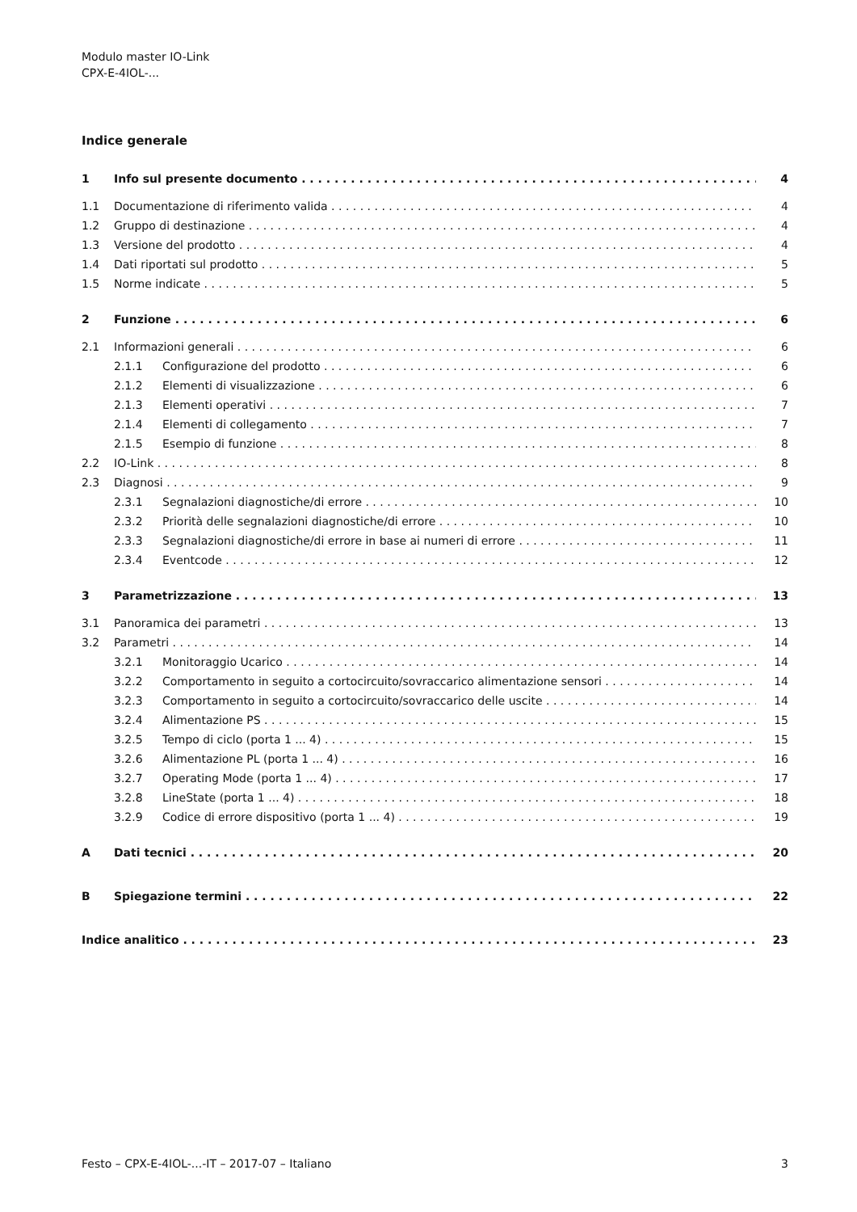Modulo master IO-Link
CPX-E-4IOL-...
Indice generale
1 Info sul presente documento 4
1.1 Documentazione di riferimento valida 4
1.2 Gruppo di destinazione 4
1.3 Versione del prodotto 4
1.4 Dati riportati sul prodotto 5
1.5 Norme indicate 5
2 Funzione 6
2.1 Informazioni generali 6
2.1.1 Configurazione del prodotto 6
2.1.2 Elementi di visualizzazione 6
2.1.3 Elementi operativi 7
2.1.4 Elementi di collegamento 7
2.1.5 Esempio di funzione 8
2.2 IO-Link 8
2.3 Diagnosi 9
2.3.1 Segnalazioni diagnostiche/di errore 10
2.3.2 Priorità delle segnalazioni diagnostiche/di errore 10
2.3.3 Segnalazioni diagnostiche/di errore in base ai numeri di errore 11
2.3.4 Eventcode 12
3 Parametrizzazione 13
3.1 Panoramica dei parametri 13
3.2 Parametri 14
3.2.1 Monitoraggio Ucarico 14
3.2.2 Comportamento in seguito a cortocircuito/sovraccarico alimentazione sensori 14
3.2.3 Comportamento in seguito a cortocircuito/sovraccarico delle uscite 14
3.2.4 Alimentazione PS 15
3.2.5 Tempo di ciclo (porta 1 ... 4) 15
3.2.6 Alimentazione PL (porta 1 ... 4) 16
3.2.7 Operating Mode (porta 1 ... 4) 17
3.2.8 LineState (porta 1 ... 4) 18
3.2.9 Codice di errore dispositivo (porta 1 ... 4) 19
A Dati tecnici 20
B Spiegazione termini 22
Indice analitico 23
Festo – CPX-E-4IOL-...-IT – 2017-07 – Italiano 3